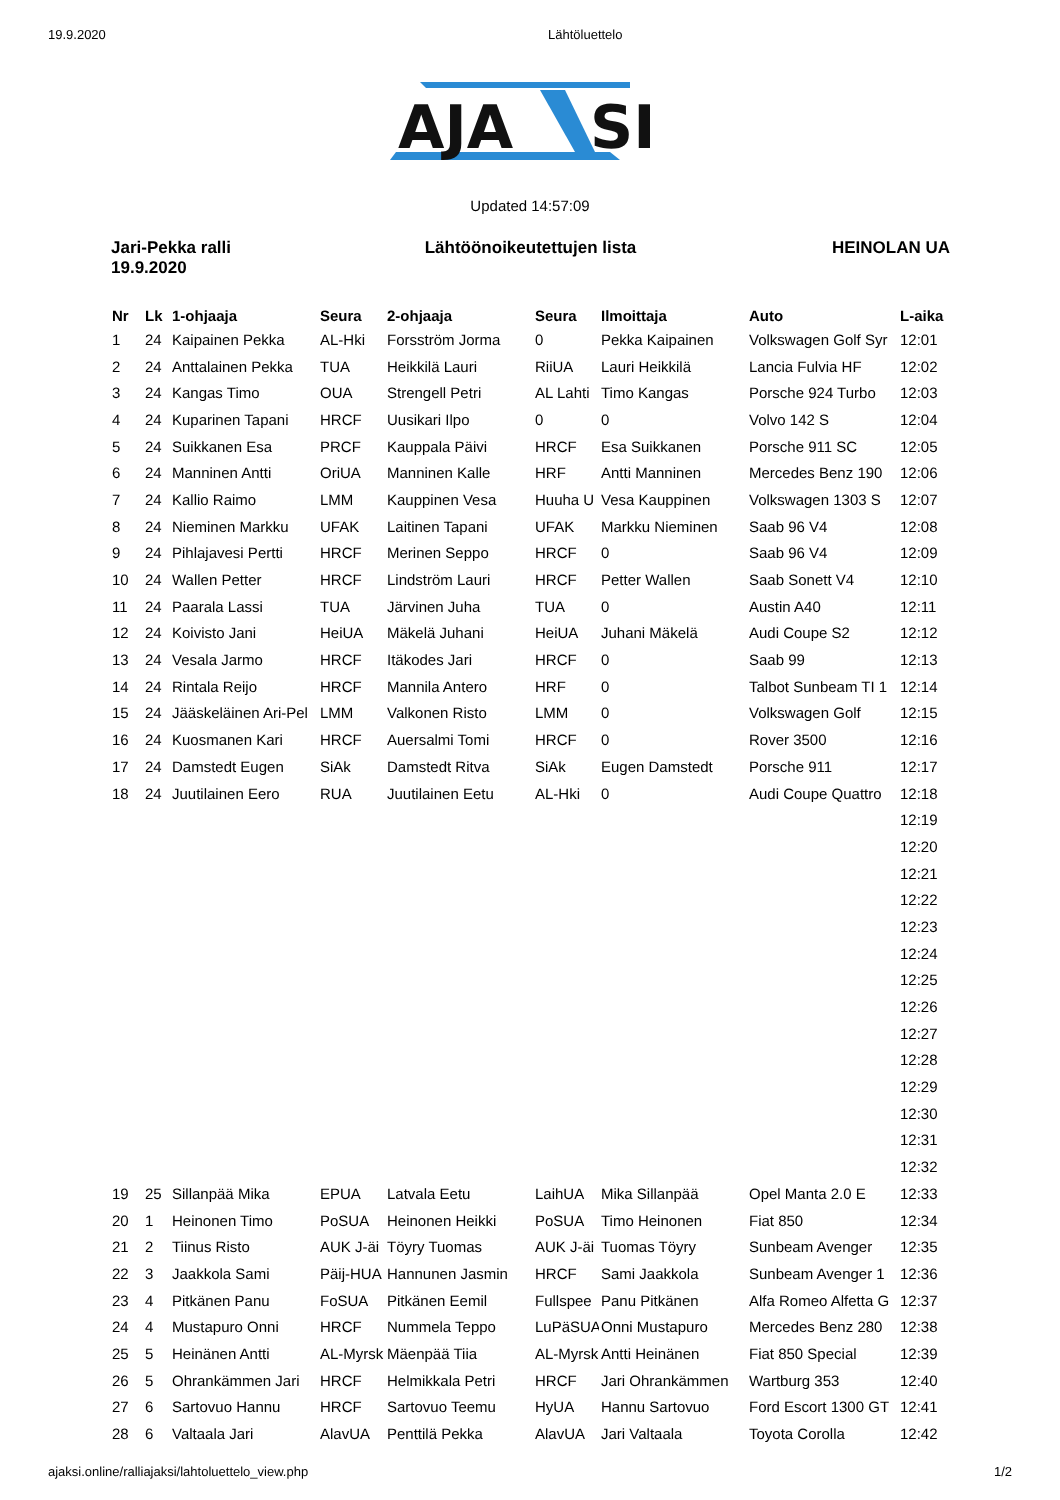19.9.2020 Lähtöluettelo
AJA
SI
Updated 14:57:09
Jari-Pekka ralli
19.9.2020
Lähtöönoikeutettujen lista HEINOLAN UA
| Nr | Lk | 1-ohjaaja | Seura | 2-ohjaaja | Seura | Ilmoittaja | Auto | L-aika |
| --- | --- | --- | --- | --- | --- | --- | --- | --- |
| 1 | 24 | Kaipainen Pekka | AL-Hki | Forsström Jorma | 0 | Pekka Kaipainen | Volkswagen Golf Syr | 12:01 |
| 2 | 24 | Anttalainen Pekka | TUA | Heikkilä Lauri | RiiUA | Lauri Heikkilä | Lancia Fulvia HF | 12:02 |
| 3 | 24 | Kangas Timo | OUA | Strengell Petri | AL Lahti | Timo Kangas | Porsche 924 Turbo | 12:03 |
| 4 | 24 | Kuparinen Tapani | HRCF | Uusikari Ilpo | 0 | 0 | Volvo 142 S | 12:04 |
| 5 | 24 | Suikkanen Esa | PRCF | Kauppala Päivi | HRCF | Esa Suikkanen | Porsche 911 SC | 12:05 |
| 6 | 24 | Manninen Antti | OriUA | Manninen Kalle | HRF | Antti Manninen | Mercedes Benz 190 | 12:06 |
| 7 | 24 | Kallio Raimo | LMM | Kauppinen Vesa | Huuha U | Vesa Kauppinen | Volkswagen 1303 S | 12:07 |
| 8 | 24 | Nieminen Markku | UFAK | Laitinen Tapani | UFAK | Markku Nieminen | Saab 96 V4 | 12:08 |
| 9 | 24 | Pihlajavesi Pertti | HRCF | Merinen Seppo | HRCF | 0 | Saab 96 V4 | 12:09 |
| 10 | 24 | Wallen Petter | HRCF | Lindström Lauri | HRCF | Petter Wallen | Saab Sonett V4 | 12:10 |
| 11 | 24 | Paarala Lassi | TUA | Järvinen Juha | TUA | 0 | Austin A40 | 12:11 |
| 12 | 24 | Koivisto Jani | HeiUA | Mäkelä Juhani | HeiUA | Juhani Mäkelä | Audi Coupe S2 | 12:12 |
| 13 | 24 | Vesala Jarmo | HRCF | Itäkodes Jari | HRCF | 0 | Saab 99 | 12:13 |
| 14 | 24 | Rintala Reijo | HRCF | Mannila Antero | HRF | 0 | Talbot Sunbeam TI 1 | 12:14 |
| 15 | 24 | Jääskeläinen Ari-Pel | LMM | Valkonen Risto | LMM | 0 | Volkswagen Golf | 12:15 |
| 16 | 24 | Kuosmanen Kari | HRCF | Auersalmi Tomi | HRCF | 0 | Rover 3500 | 12:16 |
| 17 | 24 | Damstedt Eugen | SiAk | Damstedt Ritva | SiAk | Eugen Damstedt | Porsche 911 | 12:17 |
| 18 | 24 | Juutilainen Eero | RUA | Juutilainen Eetu | AL-Hki | 0 | Audi Coupe Quattro | 12:18 |
| | | | | | | | | 12:19 |
| | | | | | | | | 12:20 |
| | | | | | | | | 12:21 |
| | | | | | | | | 12:22 |
| | | | | | | | | 12:23 |
| | | | | | | | | 12:24 |
| | | | | | | | | 12:25 |
| | | | | | | | | 12:26 |
| | | | | | | | | 12:27 |
| | | | | | | | | 12:28 |
| | | | | | | | | 12:29 |
| | | | | | | | | 12:30 |
| | | | | | | | | 12:31 |
| | | | | | | | | 12:32 |
| 19 | 25 | Sillanpää Mika | EPUA | Latvala Eetu | LaihUA | Mika Sillanpää | Opel Manta 2.0 E | 12:33 |
| 20 | 1 | Heinonen Timo | PoSUA | Heinonen Heikki | PoSUA | Timo Heinonen | Fiat 850 | 12:34 |
| 21 | 2 | Tiinus Risto | AUK J-äi | Töyry Tuomas | AUK J-äi | Tuomas Töyry | Sunbeam Avenger | 12:35 |
| 22 | 3 | Jaakkola Sami | Päij-HUA | Hannunen Jasmin | HRCF | Sami Jaakkola | Sunbeam Avenger 1 | 12:36 |
| 23 | 4 | Pitkänen Panu | FoSUA | Pitkänen Eemil | Fullspee | Panu Pitkänen | Alfa Romeo Alfetta G | 12:37 |
| 24 | 4 | Mustapuro Onni | HRCF | Nummela Teppo | LuPäSUA | Onni Mustapuro | Mercedes Benz 280 | 12:38 |
| 25 | 5 | Heinänen Antti | AL-Myrsk | Mäenpää Tiia | AL-Myrsk | Antti Heinänen | Fiat 850 Special | 12:39 |
| 26 | 5 | Ohrankämmen Jari | HRCF | Helmikkala Petri | HRCF | Jari Ohrankämmen | Wartburg 353 | 12:40 |
| 27 | 6 | Sartovuo Hannu | HRCF | Sartovuo Teemu | HyUA | Hannu Sartovuo | Ford Escort 1300 GT | 12:41 |
| 28 | 6 | Valtaala Jari | AlavUA | Penttilä Pekka | AlavUA | Jari Valtaala | Toyota Corolla | 12:42 |
ajaksi.online/ralliajaksi/lahtoluettelo_view.php 1/2